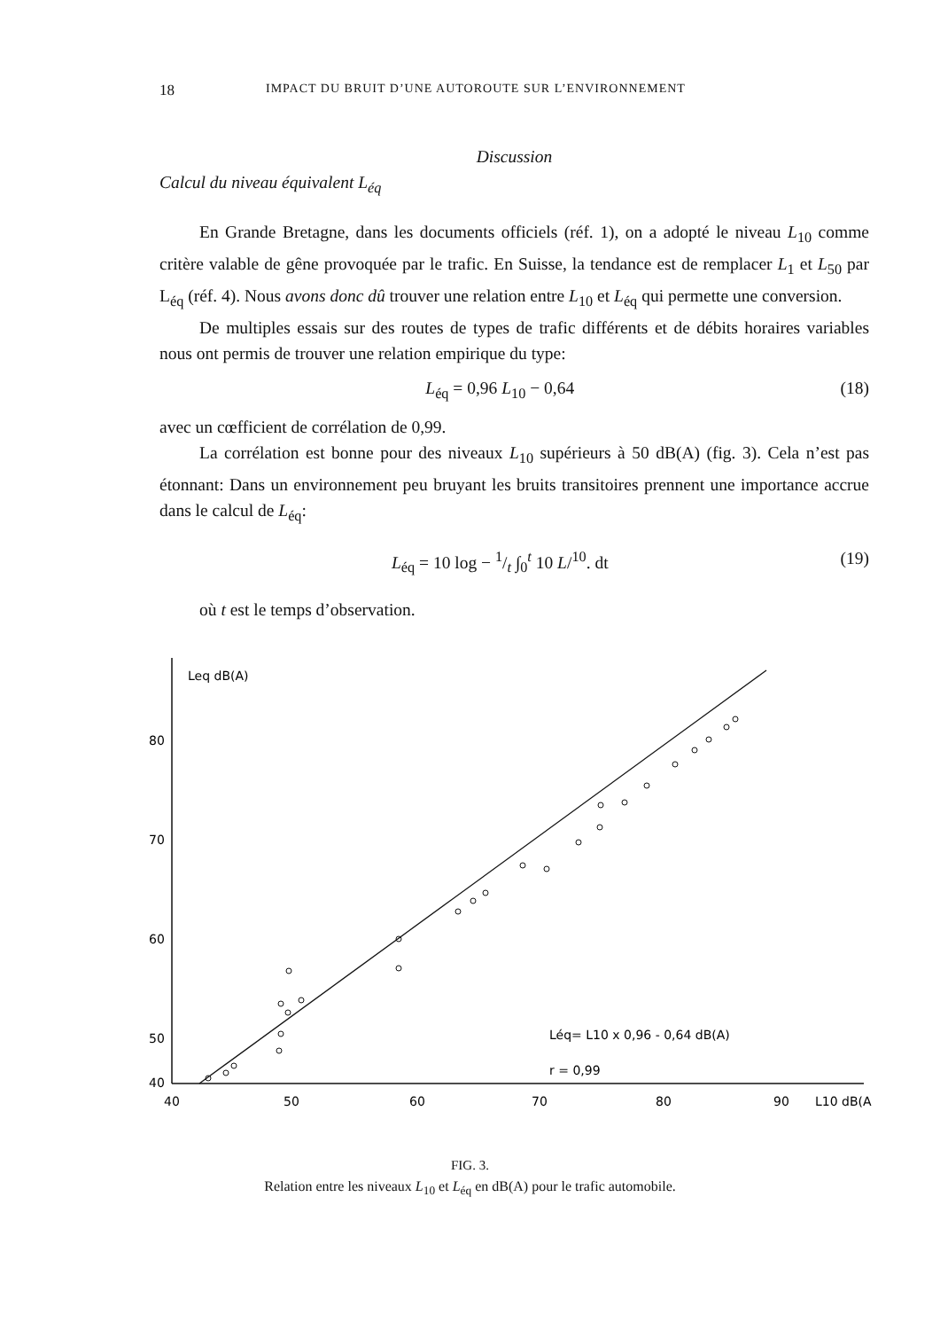18 IMPACT DU BRUIT D’UNE AUTOROUTE SUR L’ENVIRONNEMENT
Discussion
Calcul du niveau équivalent L<sub>éq</sub>
En Grande Bretagne, dans les documents officiels (réf. 1), on a adopté le niveau L<sub>10</sub> comme critère valable de gêne provoquée par le trafic. En Suisse, la tendance est de remplacer L<sub>1</sub> et L<sub>50</sub> par L<sub>éq</sub> (réf. 4). Nous avons donc dû trouver une relation entre L<sub>10</sub> et L<sub>éq</sub> qui permette une conversion.
De multiples essais sur des routes de types de trafic différents et de débits horaires variables nous ont permis de trouver une relation empirique du type:
L<sub>éq</sub> = 0,96 L<sub>10</sub> − 0,64 (18)
avec un cœfficient de corrélation de 0,99.
La corrélation est bonne pour des niveaux L<sub>10</sub> supérieurs à 50 dB(A) (fig. 3). Cela n’est pas étonnant: Dans un environnement peu bruyant les bruits transitoires prennent une importance accrue dans le calcul de L<sub>éq</sub>:
L<sub>éq</sub> = 10 log − 1/t ∫<sub>0</sub><sup>t</sup> 10 L/<sup>10</sup>. dt (19)
où t est le temps d’observation.
Leq dB(A)
80
70
60
50
40
40
50
60
70
80
90
L10 dB(A
Léq= L10 x 0,96 - 0,64 dB(A)
r = 0,99
FIG. 3.
Relation entre les niveaux L<sub>10</sub> et L<sub>éq</sub> en dB(A) pour le trafic automobile.